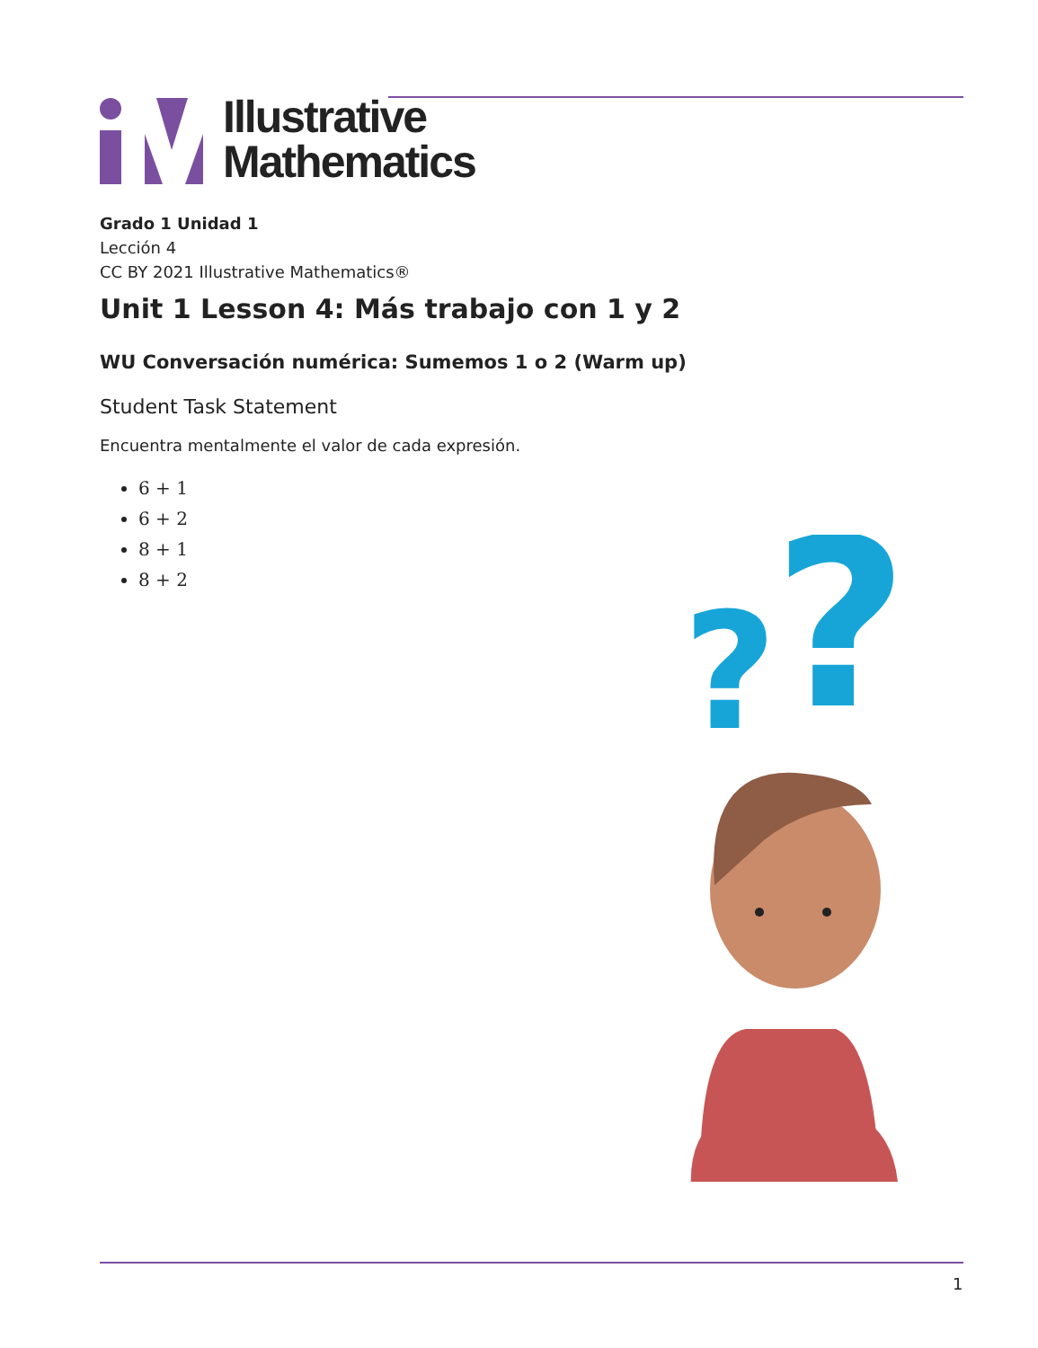Illustrative
Mathematics
Grado 1 Unidad 1
Lección 4
CC BY 2021 Illustrative Mathematics®
Unit 1 Lesson 4: Más trabajo con 1 y 2
WU Conversación numérica: Sumemos 1 o 2 (Warm up)
Student Task Statement
Encuentra mentalmente el valor de cada expresión.
6 + 1
6 + 2
8 + 1
8 + 2
?
?
1